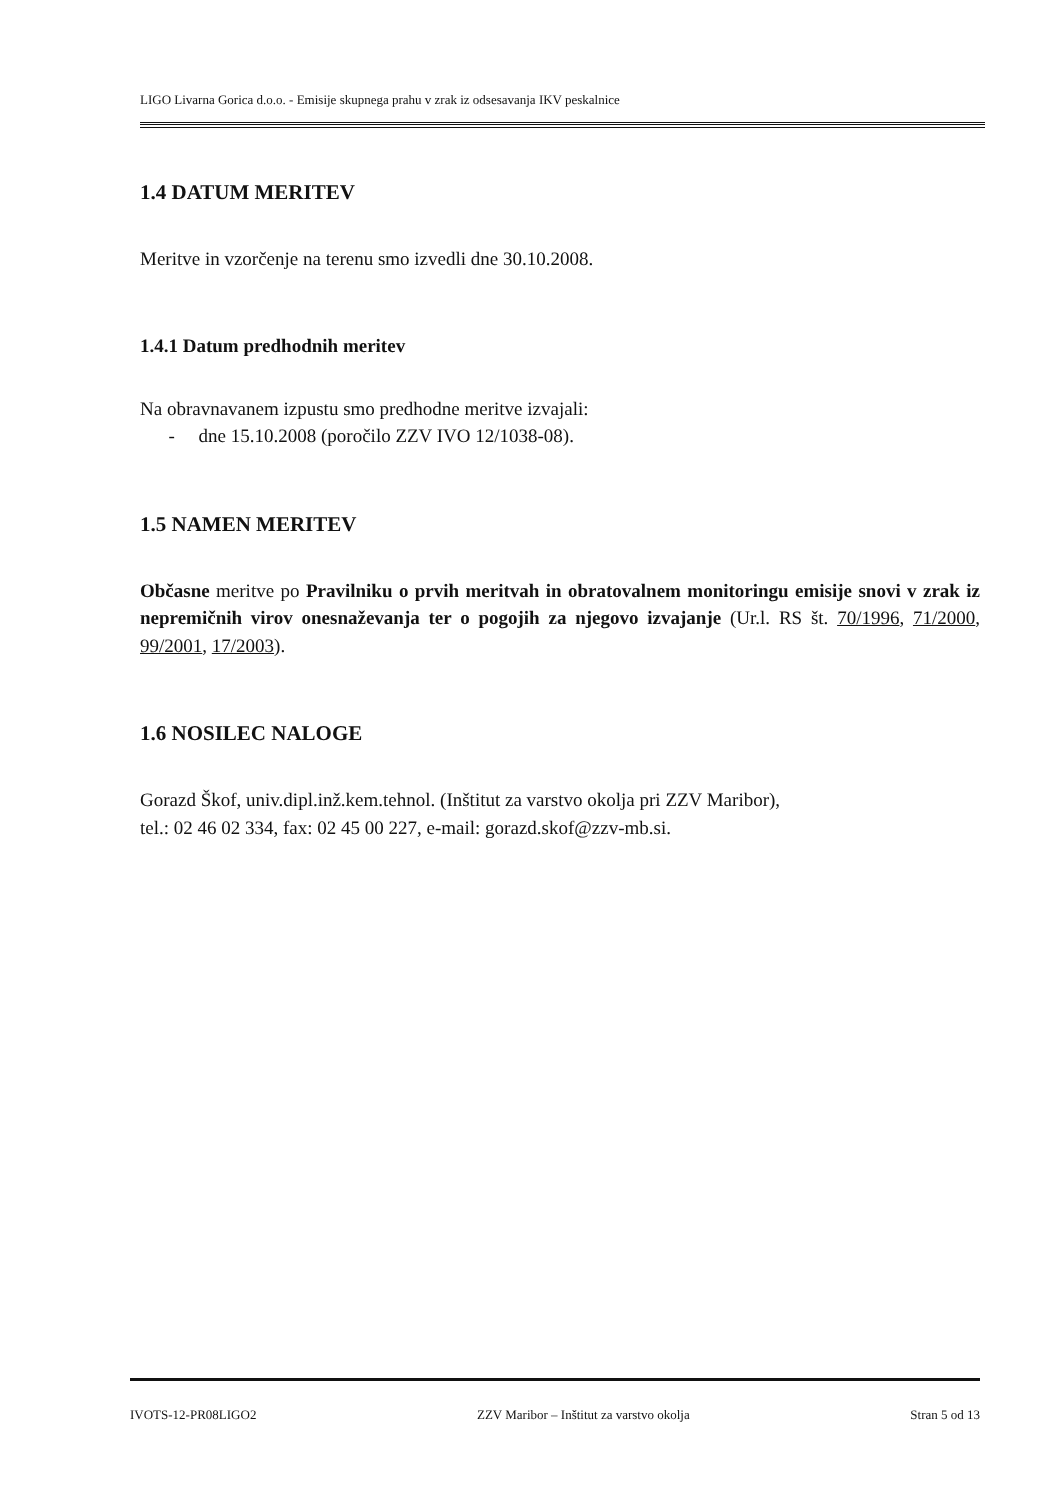LIGO Livarna Gorica d.o.o. - Emisije skupnega prahu v zrak iz odsesavanja IKV peskalnice
1.4 DATUM MERITEV
Meritve in vzorčenje na terenu smo izvedli dne 30.10.2008.
1.4.1 Datum predhodnih meritev
Na obravnavanem izpustu smo predhodne meritve izvajali:
- dne 15.10.2008 (poročilo ZZV IVO 12/1038-08).
1.5 NAMEN MERITEV
Občasne meritve po Pravilniku o prvih meritvah in obratovalnem monitoringu emisije snovi v zrak iz nepremičnih virov onesnaževanja ter o pogojih za njegovo izvajanje (Ur.l. RS št. 70/1996, 71/2000, 99/2001, 17/2003).
1.6 NOSILEC NALOGE
Gorazd Škof, univ.dipl.inž.kem.tehnol. (Inštitut za varstvo okolja pri ZZV Maribor),
tel.: 02 46 02 334, fax: 02 45 00 227, e-mail: gorazd.skof@zzv-mb.si.
IVOTS-12-PR08LIGO2 ZZV Maribor – Inštitut za varstvo okolja Stran 5 od 13